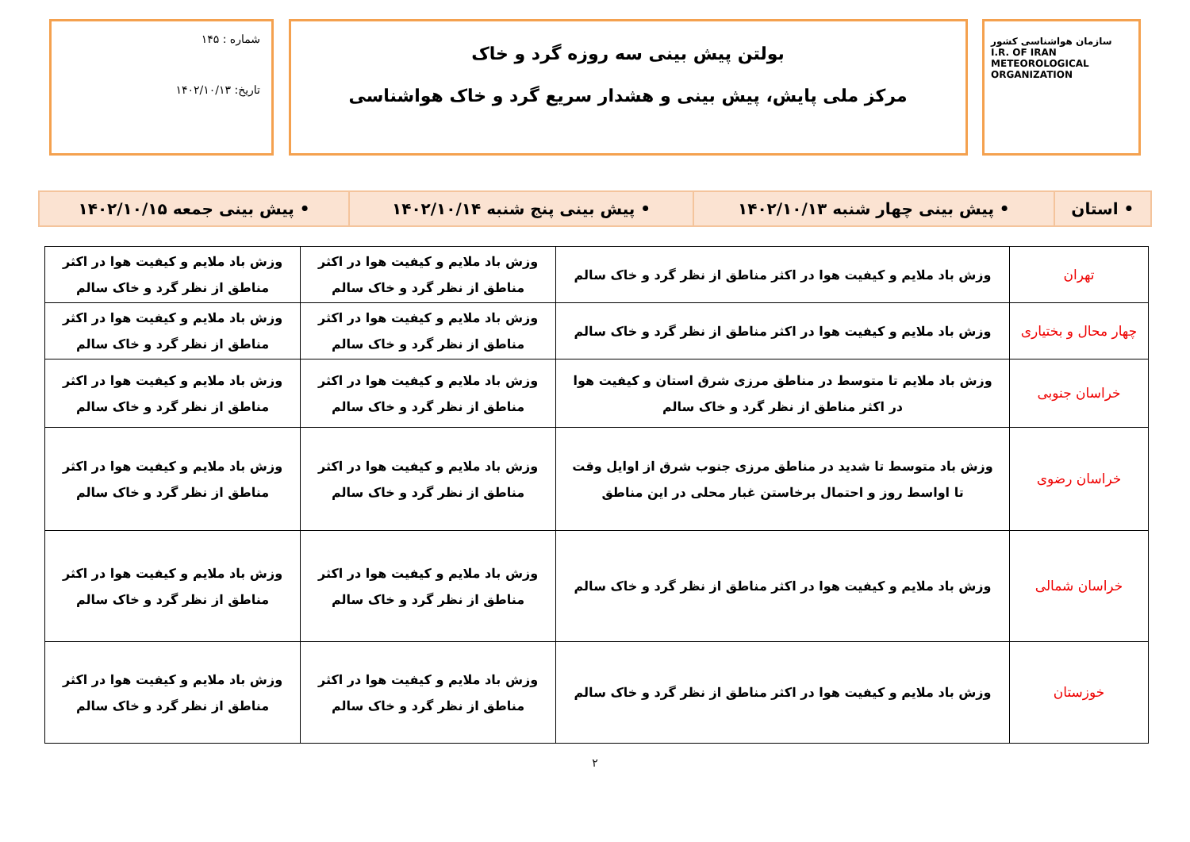سازمان هواشناسی کشور
I.R. OF IRAN
METEOROLOGICAL
ORGANIZATION
بولتن پیش بینی سه روزه گرد و خاک
مرکز ملی پایش، پیش بینی و هشدار سریع گرد و خاک هواشناسی
شماره : ۱۴۵
تاریخ: ۱۴۰۲/۱۰/۱۳
| • استان | • پیش بینی چهار شنبه ۱۴۰۲/۱۰/۱۳ | • پیش بینی پنج شنبه ۱۴۰۲/۱۰/۱۴ | • پیش بینی جمعه ۱۴۰۲/۱۰/۱۵ |
| تهران | وزش باد ملایم و کیفیت هوا در اکثر مناطق از نظر گرد و خاک سالم | وزش باد ملایم و کیفیت هوا در اکثر مناطق از نظر گرد و خاک سالم | وزش باد ملایم و کیفیت هوا در اکثر مناطق از نظر گرد و خاک سالم |
| چهار محال و بختیاری | وزش باد ملایم و کیفیت هوا در اکثر مناطق از نظر گرد و خاک سالم | وزش باد ملایم و کیفیت هوا در اکثر مناطق از نظر گرد و خاک سالم | وزش باد ملایم و کیفیت هوا در اکثر مناطق از نظر گرد و خاک سالم |
| خراسان جنوبی | وزش باد ملایم تا متوسط در مناطق مرزی شرق استان و کیفیت هوا در اکثر مناطق از نظر گرد و خاک سالم | وزش باد ملایم و کیفیت هوا در اکثر مناطق از نظر گرد و خاک سالم | وزش باد ملایم و کیفیت هوا در اکثر مناطق از نظر گرد و خاک سالم |
| خراسان رضوی | وزش باد متوسط تا شدید در مناطق مرزی جنوب شرق از اوایل وقت تا اواسط روز و احتمال برخاستن غبار محلی در این مناطق | وزش باد ملایم و کیفیت هوا در اکثر مناطق از نظر گرد و خاک سالم | وزش باد ملایم و کیفیت هوا در اکثر مناطق از نظر گرد و خاک سالم |
| خراسان شمالی | وزش باد ملایم و کیفیت هوا در اکثر مناطق از نظر گرد و خاک سالم | وزش باد ملایم و کیفیت هوا در اکثر مناطق از نظر گرد و خاک سالم | وزش باد ملایم و کیفیت هوا در اکثر مناطق از نظر گرد و خاک سالم |
| خوزستان | وزش باد ملایم و کیفیت هوا در اکثر مناطق از نظر گرد و خاک سالم | وزش باد ملایم و کیفیت هوا در اکثر مناطق از نظر گرد و خاک سالم | وزش باد ملایم و کیفیت هوا در اکثر مناطق از نظر گرد و خاک سالم |
۲